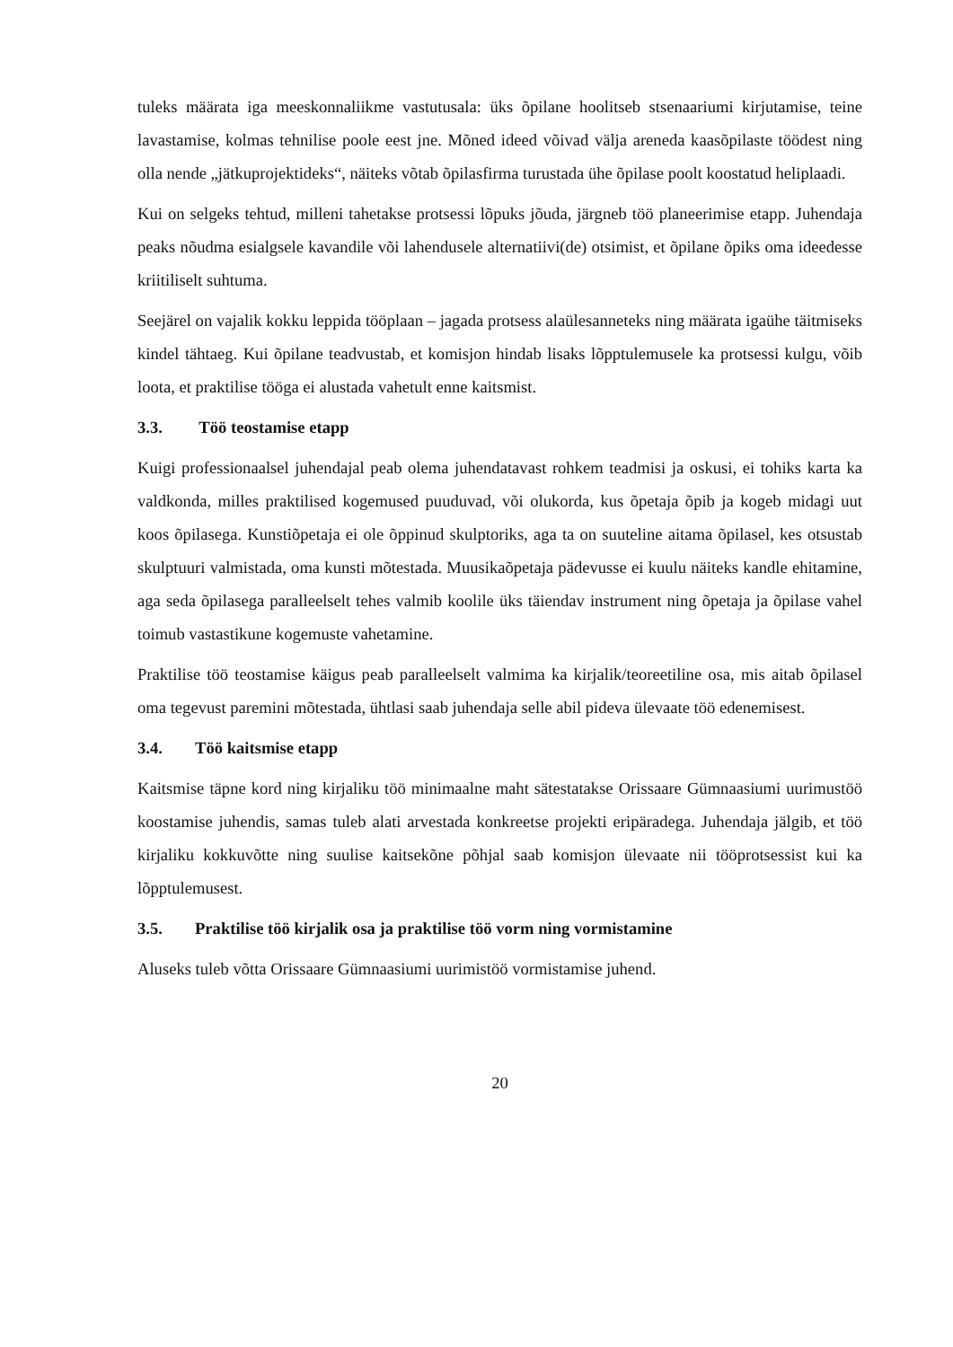tuleks määrata iga meeskonnaliikme vastutusala: üks õpilane hoolitseb stsenaariumi kirjutamise, teine lavastamise, kolmas tehnilise poole eest jne. Mõned ideed võivad välja areneda kaasõpilaste töödest ning olla nende „jätkuprojektideks“, näiteks võtab õpilasfirma turustada ühe õpilase poolt koostatud heliplaadi.
Kui on selgeks tehtud, milleni tahetakse protsessi lõpuks jõuda, järgneb töö planeerimise etapp. Juhendaja peaks nõudma esialgsele kavandile või lahendusele alternatiivi(de) otsimist, et õpilane õpiks oma ideedesse kriitiliselt suhtuma.
Seejärel on vajalik kokku leppida tööplaan – jagada protsess alaülesanneteks ning määrata igaühe täitmiseks kindel tähtaeg. Kui õpilane teadvustab, et komisjon hindab lisaks lõpptulemusele ka protsessi kulgu, võib loota, et praktilise tööga ei alustada vahetult enne kaitsmist.
3.3. Töö teostamise etapp
Kuigi professionaalsel juhendajal peab olema juhendatavast rohkem teadmisi ja oskusi, ei tohiks karta ka valdkonda, milles praktilised kogemused puuduvad, või olukorda, kus õpetaja õpib ja kogeb midagi uut koos õpilasega. Kunstiõpetaja ei ole õppinud skulptoriks, aga ta on suuteline aitama õpilasel, kes otsustab skulptuuri valmistada, oma kunsti mõtestada. Muusikaõpetaja pädevusse ei kuulu näiteks kandle ehitamine, aga seda õpilasega paralleelselt tehes valmib koolile üks täiendav instrument ning õpetaja ja õpilase vahel toimub vastastikune kogemuste vahetamine.
Praktilise töö teostamise käigus peab paralleelselt valmima ka kirjalik/teoreetiline osa, mis aitab õpilasel oma tegevust paremini mõtestada, ühtlasi saab juhendaja selle abil pideva ülevaate töö edenemisest.
3.4. Töö kaitsmise etapp
Kaitsmise täpne kord ning kirjaliku töö minimaalne maht sätestatakse Orissaare Gümnaasiumi uurimustöö koostamise juhendis, samas tuleb alati arvestada konkreetse projekti eripäradega. Juhendaja jälgib, et töö kirjaliku kokkuvõtte ning suulise kaitsekõne põhjal saab komisjon ülevaate nii tööprotsessist kui ka lõpptulemusest.
3.5. Praktilise töö kirjalik osa ja praktilise töö vorm ning vormistamine
Aluseks tuleb võtta Orissaare Gümnaasiumi uurimistöö vormistamise juhend.
20